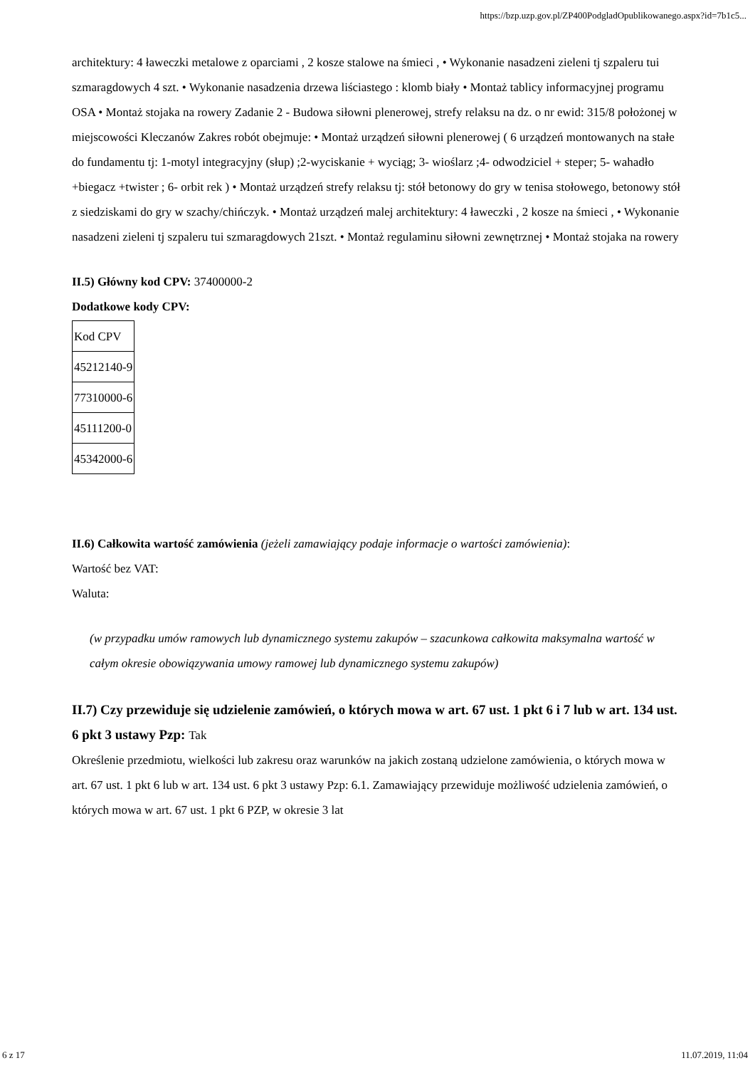https://bzp.uzp.gov.pl/ZP400PodgladOpublikowanego.aspx?id=7b1c5...
architektury: 4 ławeczki metalowe z oparciami , 2 kosze stalowe na śmieci , • Wykonanie nasadzeni zieleni tj szpaleru tui szmaragdowych 4 szt. • Wykonanie nasadzenia drzewa liściastego : klomb biały • Montaż tablicy informacyjnej programu OSA • Montaż stojaka na rowery Zadanie 2 - Budowa siłowni plenerowej, strefy relaksu na dz. o nr ewid: 315/8 położonej w miejscowości Kleczanów Zakres robót obejmuje: • Montaż urządzeń siłowni plenerowej ( 6 urządzeń montowanych na stałe do fundamentu tj: 1-motyl integracyjny (słup) ;2-wyciskanie + wyciąg; 3- wioślarz ;4- odwodziciel + steper; 5- wahadło +biegacz +twister ; 6- orbit rek ) • Montaż urządzeń strefy relaksu tj: stół betonowy do gry w tenisa stołowego, betonowy stół z siedziskami do gry w szachy/chińczyk. • Montaż urządzeń malej architektury: 4 ławeczki , 2 kosze na śmieci , • Wykonanie nasadzeni zieleni tj szpaleru tui szmaragdowych 21szt. • Montaż regulaminu siłowni zewnętrznej • Montaż stojaka na rowery
II.5) Główny kod CPV: 37400000-2
Dodatkowe kody CPV:
| Kod CPV |
| 45212140-9 |
| 77310000-6 |
| 45111200-0 |
| 45342000-6 |
II.6) Całkowita wartość zamówienia (jeżeli zamawiający podaje informacje o wartości zamówienia):
Wartość bez VAT:
Waluta:
(w przypadku umów ramowych lub dynamicznego systemu zakupów – szacunkowa całkowita maksymalna wartość w całym okresie obowiązywania umowy ramowej lub dynamicznego systemu zakupów)
II.7) Czy przewiduje się udzielenie zamówień, o których mowa w art. 67 ust. 1 pkt 6 i 7 lub w art. 134 ust. 6 pkt 3 ustawy Pzp: Tak
Określenie przedmiotu, wielkości lub zakresu oraz warunków na jakich zostaną udzielone zamówienia, o których mowa w art. 67 ust. 1 pkt 6 lub w art. 134 ust. 6 pkt 3 ustawy Pzp: 6.1. Zamawiający przewiduje możliwość udzielenia zamówień, o których mowa w art. 67 ust. 1 pkt 6 PZP, w okresie 3 lat
6 z 17 11.07.2019, 11:04